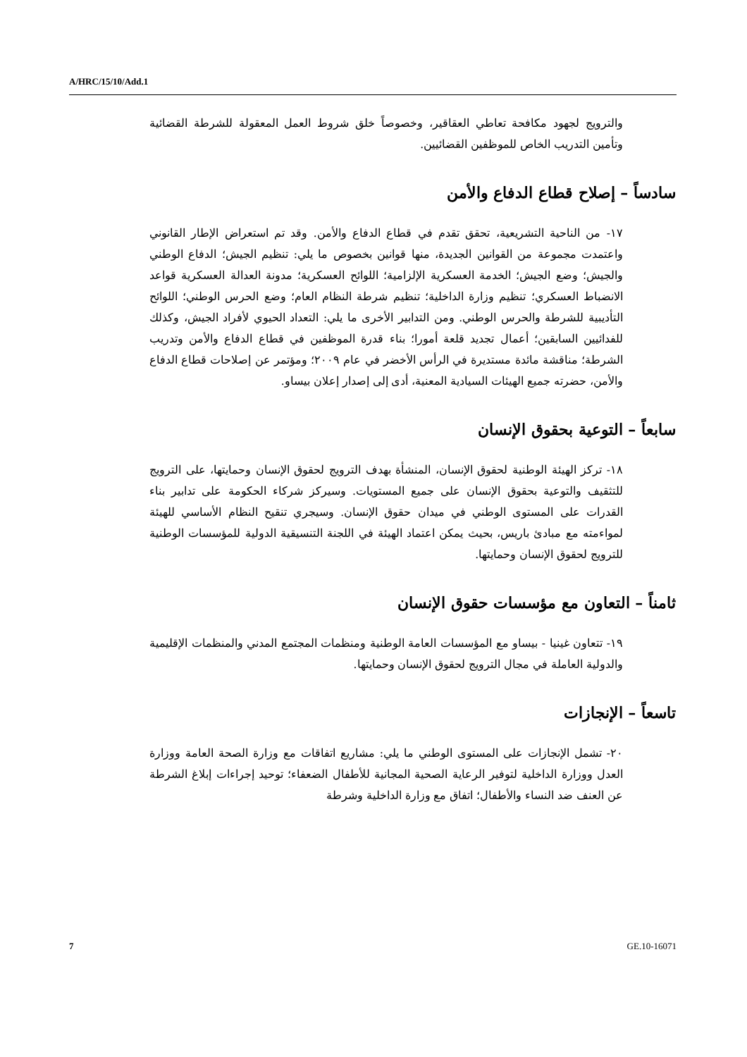A/HRC/15/10/Add.1
والترويج لجهود مكافحة تعاطي العقاقير، وخصوصاً خلق شروط العمل المعقولة للشرطة القضائية وتأمين التدريب الخاص للموظفين القضائيين.
سادساً – إصلاح قطاع الدفاع والأمن
١٧- من الناحية التشريعية، تحقق تقدم في قطاع الدفاع والأمن. وقد تم استعراض الإطار القانوني واعتمدت مجموعة من القوانين الجديدة، منها قوانين بخصوص ما يلي: تنظيم الجيش؛ الدفاع الوطني والجيش؛ وضع الجيش؛ الخدمة العسكرية الإلزامية؛ اللوائح العسكرية؛ مدونة العدالة العسكرية قواعد الانضباط العسكري؛ تنظيم وزارة الداخلية؛ تنظيم شرطة النظام العام؛ وضع الحرس الوطني؛ اللوائح التأديبية للشرطة والحرس الوطني. ومن التدابير الأخرى ما يلي: التعداد الحيوي لأفراد الجيش، وكذلك للفدائيين السابقين؛ أعمال تجديد قلعة أمورا؛ بناء قدرة الموظفين في قطاع الدفاع والأمن وتدريب الشرطة؛ مناقشة مائدة مستديرة في الرأس الأخضر في عام ٢٠٠٩؛ ومؤتمر عن إصلاحات قطاع الدفاع والأمن، حضرته جميع الهيئات السيادية المعنية، أدى إلى إصدار إعلان بيساو.
سابعاً – التوعية بحقوق الإنسان
١٨- تركز الهيئة الوطنية لحقوق الإنسان، المنشأة بهدف الترويج لحقوق الإنسان وحمايتها، على الترويج للتثقيف والتوعية بحقوق الإنسان على جميع المستويات. وسيركز شركاء الحكومة على تدابير بناء القدرات على المستوى الوطني في ميدان حقوق الإنسان. وسيجري تنقيح النظام الأساسي للهيئة لمواءمته مع مبادئ باريس، بحيث يمكن اعتماد الهيئة في اللجنة التنسيقية الدولية للمؤسسات الوطنية للترويج لحقوق الإنسان وحمايتها.
ثامناً – التعاون مع مؤسسات حقوق الإنسان
١٩- تتعاون غينيا - بيساو مع المؤسسات العامة الوطنية ومنظمات المجتمع المدني والمنظمات الإقليمية والدولية العاملة في مجال الترويج لحقوق الإنسان وحمايتها.
تاسعاً – الإنجازات
٢٠- تشمل الإنجازات على المستوى الوطني ما يلي: مشاريع اتفاقات مع وزارة الصحة العامة ووزارة العدل ووزارة الداخلية لتوفير الرعاية الصحية المجانية للأطفال الضعفاء؛ توحيد إجراءات إبلاغ الشرطة عن العنف ضد النساء والأطفال؛ اتفاق مع وزارة الداخلية وشرطة
7 GE.10-16071